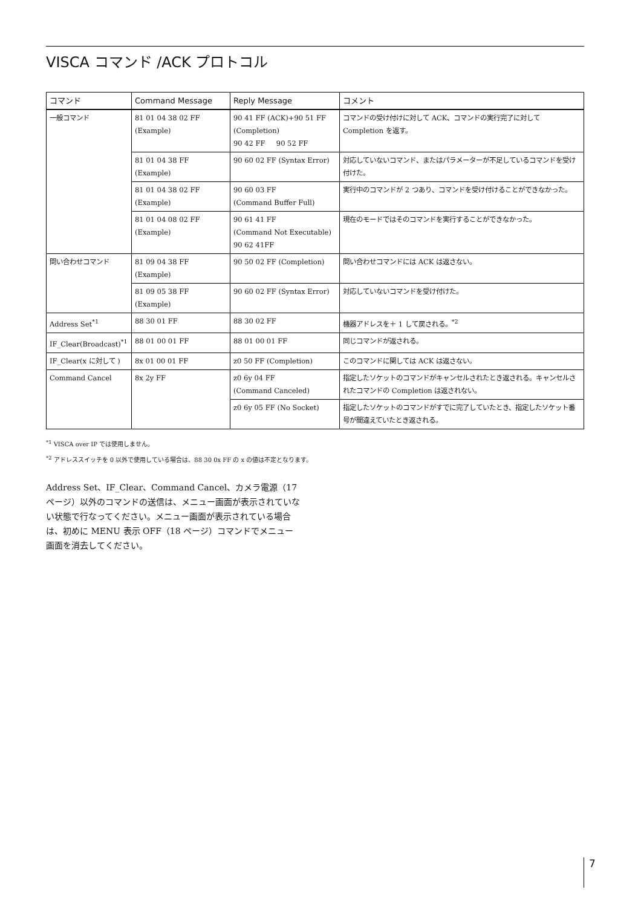VISCA コマンド /ACK プロトコル
| コマンド | Command Message | Reply Message | コメント |
| --- | --- | --- | --- |
| 一般コマンド | 81 01 04 38 02 FF (Example) | 90 41 FF (ACK)+90 51 FF (Completion) 90 42 FF 90 52 FF | コマンドの受け付けに対して ACK、コマンドの実行完了に対して Completion を返す。 |
| | 81 01 04 38 FF (Example) | 90 60 02 FF (Syntax Error) | 対応していないコマンド、またはパラメーターが不足しているコマンドを受け付けた。 |
| | 81 01 04 38 02 FF (Example) | 90 60 03 FF (Command Buffer Full) | 実行中のコマンドが 2 つあり、コマンドを受け付けることができなかった。 |
| | 81 01 04 08 02 FF (Example) | 90 61 41 FF (Command Not Executable) 90 62 41FF | 現在のモードではそのコマンドを実行することができなかった。 |
| 問い合わせコマンド | 81 09 04 38 FF (Example) | 90 50 02 FF (Completion) | 問い合わせコマンドには ACK は返さない。 |
| | 81 09 05 38 FF (Example) | 90 60 02 FF (Syntax Error) | 対応していないコマンドを受け付けた。 |
| Address Set<sup>*1</sup> | 88 30 01 FF | 88 30 02 FF | 機器アドレスを＋ 1 して戻される。<sup>*2</sup> |
| IF_Clear(Broadcast)<sup>*1</sup> | 88 01 00 01 FF | 88 01 00 01 FF | 同じコマンドが返される。 |
| IF_Clear(x に対して ) | 8x 01 00 01 FF | z0 50 FF (Completion) | このコマンドに関しては ACK は返さない。 |
| Command Cancel | 8x 2y FF | z0 6y 04 FF (Command Canceled) | 指定したソケットのコマンドがキャンセルされたとき返される。キャンセルされたコマンドの Completion は返されない。 |
| | | z0 6y 05 FF (No Socket) | 指定したソケットのコマンドがすでに完了していたとき、指定したソケット番号が間違えていたとき返される。 |
<sup>*1</sup> VISCA over IP では使用しません。
<sup>*2</sup> アドレススイッチを 0 以外で使用している場合は、88 30 0x FF の x の値は不定となります。
Address Set、IF_Clear、Command Cancel、カメラ電源（17 ページ）以外のコマンドの送信は、メニュー画面が表示されていない状態で行なってください。メニュー画面が表示されている場合は、初めに MENU 表示 OFF（18 ページ）コマンドでメニュー画面を消去してください。
7